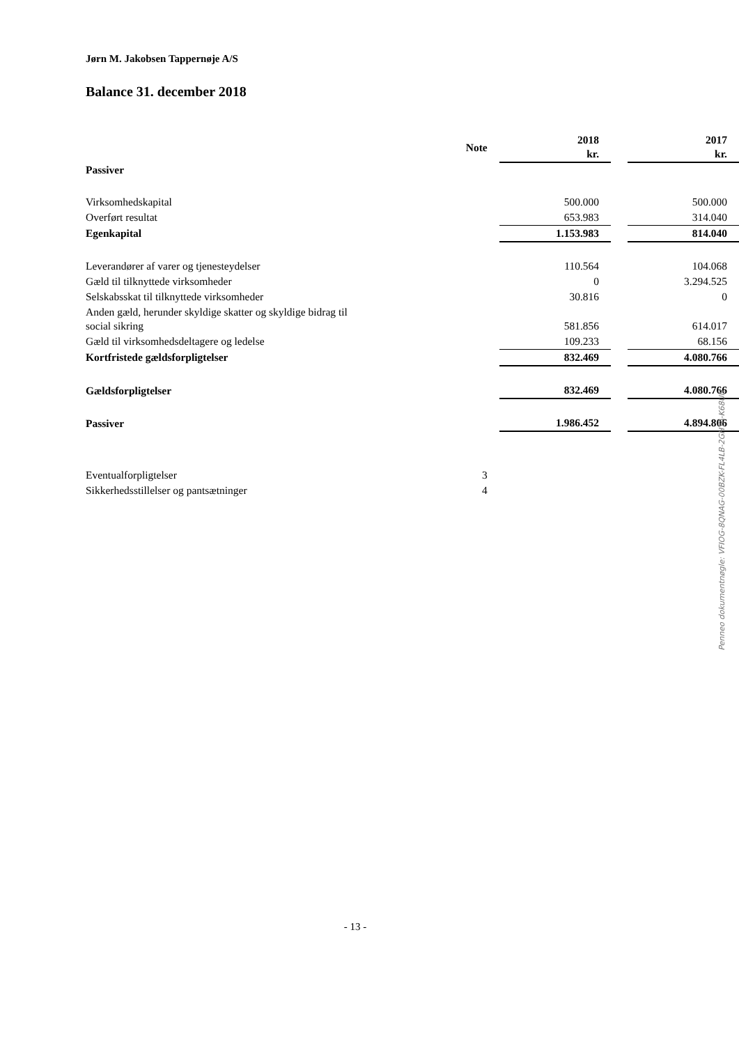Jørn M. Jakobsen Tappernøje A/S
Balance 31. december 2018
| | Note | 2018 kr. | | 2017 kr. |
| Passiver | | | | |
| Virksomhedskapital | | 500.000 | | 500.000 |
| Overført resultat | | 653.983 | | 314.040 |
| Egenkapital | | 1.153.983 | | 814.040 |
| Leverandører af varer og tjenesteydelser | | 110.564 | | 104.068 |
| Gæld til tilknyttede virksomheder | | 0 | | 3.294.525 |
| Selskabsskat til tilknyttede virksomheder | | 30.816 | | 0 |
| Anden gæld, herunder skyldige skatter og skyldige bidrag til social sikring | | 581.856 | | 614.017 |
| Gæld til virksomhedsdeltagere og ledelse | | 109.233 | | 68.156 |
| Kortfristede gældsforpligtelser | | 832.469 | | 4.080.766 |
| Gældsforpligtelser | | 832.469 | | 4.080.766 |
| Passiver | | 1.986.452 | | 4.894.806 |
| Eventualforpligtelser | 3 | | | |
| Sikkerhedsstillelser og pantsætninger | 4 | | | |
Penneo dokumentnøgle: VFIOG-8QNAG-00BZK-FL4LB-2GHYA-K68UN
- 13 -